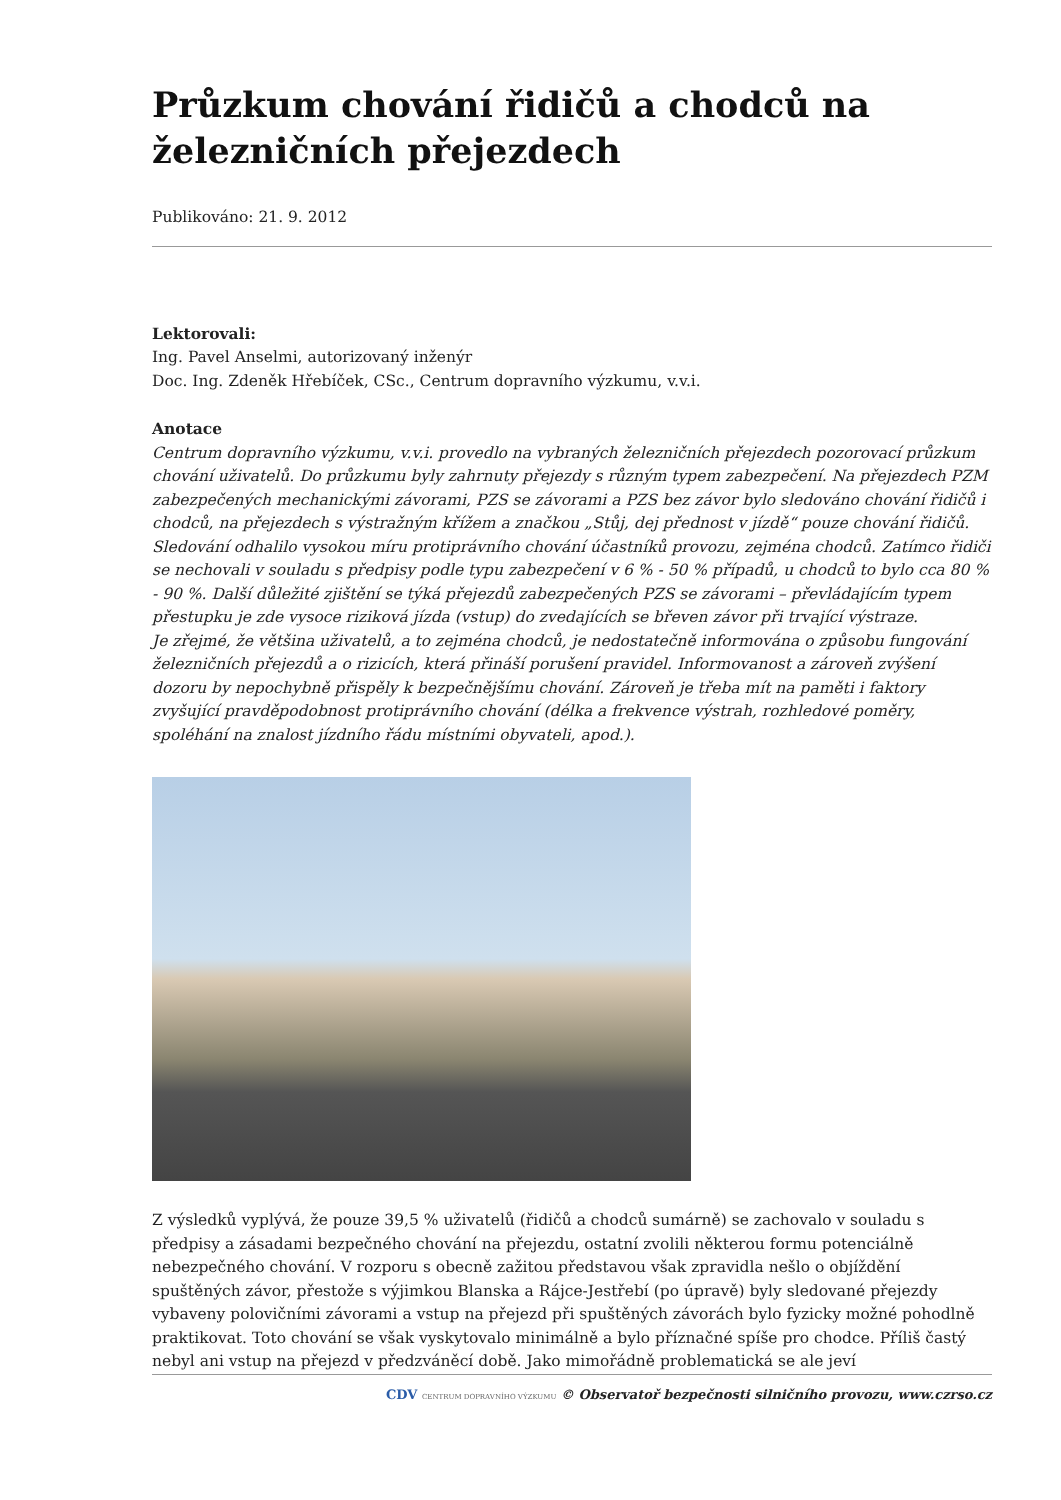Průzkum chování řidičů a chodců na železničních přejezdech
Publikováno: 21. 9. 2012
Lektorovali:
Ing. Pavel Anselmi, autorizovaný inženýr
Doc. Ing. Zdeněk Hřebíček, CSc., Centrum dopravního výzkumu, v.v.i.
Anotace
Centrum dopravního výzkumu, v.v.i. provedlo na vybraných železničních přejezdech pozorovací průzkum chování uživatelů. Do průzkumu byly zahrnuty přejezdy s různým typem zabezpečení. Na přejezdech PZM zabezpečených mechanickými závorami, PZS se závorami a PZS bez závor bylo sledováno chování řidičů i chodců, na přejezdech s výstražným křížem a značkou „Stůj, dej přednost v jízdě“ pouze chování řidičů.
Sledování odhalilo vysokou míru protiprávního chování účastníků provozu, zejména chodců. Zatímco řidiči se nechovali v souladu s předpisy podle typu zabezpečení v 6 % - 50 % případů, u chodců to bylo cca 80 % - 90 %. Další důležité zjištění se týká přejezdů zabezpečených PZS se závorami – převládajícím typem přestupku je zde vysoce riziková jízda (vstup) do zvedajících se břeven závor při trvající výstraze.
Je zřejmé, že většina uživatelů, a to zejména chodců, je nedostatečně informována o způsobu fungování železničních přejezdů a o rizicích, která přináší porušení pravidel. Informovanost a zároveň zvýšení dozoru by nepochybně přispěly k bezpečnějšímu chování. Zároveň je třeba mít na paměti i faktory zvyšující pravděpodobnost protiprávního chování (délka a frekvence výstrah, rozhledové poměry, spoléhání na znalost jízdního řádu místními obyvateli, apod.).
Z výsledků vyplývá, že pouze 39,5 % uživatelů (řidičů a chodců sumárně) se zachovalo v souladu s předpisy a zásadami bezpečného chování na přejezdu, ostatní zvolili některou formu potenciálně nebezpečného chování. V rozporu s obecně zažitou představou však zpravidla nešlo o objíždění spuštěných závor, přestože s výjimkou Blanska a Rájce-Jestřebí (po úpravě) byly sledované přejezdy vybaveny polovičními závorami a vstup na přejezd při spuštěných závorách bylo fyzicky možné pohodlně praktikovat. Toto chování se však vyskytovalo minimálně a bylo příznačné spíše pro chodce. Příliš častý nebyl ani vstup na přejezd v předzváněcí době. Jako mimořádně problematická se ale jeví
CDV CENTRUM DOPRAVNÍHO VÝZKUMU © Observatoř bezpečnosti silničního provozu, www.czrso.cz